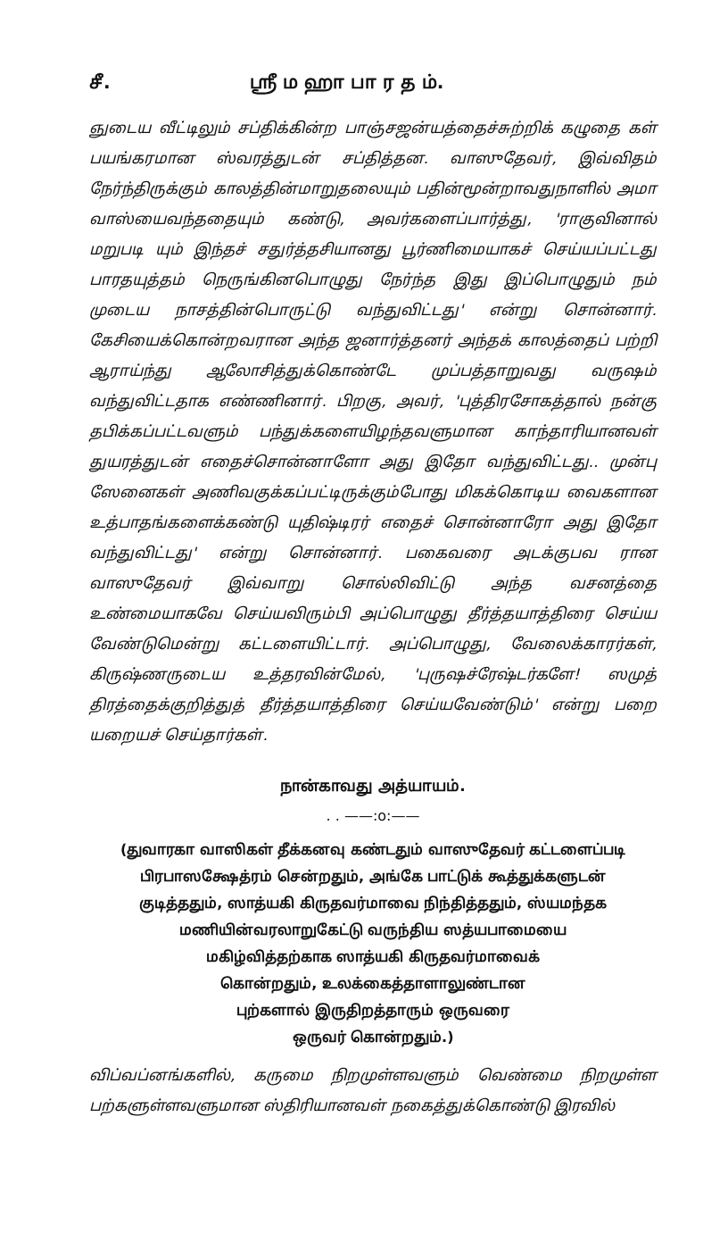சீ. ஸ்ரீ ம ஹா பா ர த ம்.
ஞுடைய வீட்டிலும் சப்திக்கின்ற பாஞ்சஜன்யத்தைச்சுற்றிக் கழுதை கள் பயங்கரமான ஸ்வரத்துடன் சப்தித்தன. வாஸுதேவர், இவ்விதம் நேர்ந்திருக்கும் காலத்தின்மாறுதலையும் பதின்மூன்றாவதுநாளில் அமா வாஸ்யைவந்ததையும் கண்டு, அவர்களைப்பார்த்து, 'ராகுவினால் மறுபடி யும் இந்தச் சதுர்த்தசியானது பூர்ணிமையாகச் செய்யப்பட்டது பாரதயுத்தம் நெருங்கினபொழுது நேர்ந்த இது இப்பொழுதும் நம் முடைய நாசத்தின்பொருட்டு வந்துவிட்டது' என்று சொன்னார். கேசியைக்கொன்றவரான அந்த ஜனார்த்தனர் அந்தக் காலத்தைப் பற்றி ஆராய்ந்து ஆலோசித்துக்கொண்டே முப்பத்தாறுவது வருஷம் வந்துவிட்டதாக எண்ணினார். பிறகு, அவர், 'புத்திரசோகத்தால் நன்கு தபிக்கப்பட்டவளும் பந்துக்களையிழந்தவளுமான காந்தாரியானவள் துயரத்துடன் எதைச்சொன்னாளோ அது இதோ வந்துவிட்டது.. முன்பு ஸேனைகள் அணிவகுக்கப்பட்டிருக்கும்போது மிகக்கொடிய வைகளான உத்பாதங்களைக்கண்டு யுதிஷ்டிரர் எதைச் சொன்னாரோ அது இதோ வந்துவிட்டது' என்று சொன்னார். பகைவரை அடக்குபவ ரான வாஸுதேவர் இவ்வாறு சொல்லிவிட்டு அந்த வசனத்தை உண்மையாகவே செய்யவிரும்பி அப்பொழுது தீர்த்தயாத்திரை செய்ய வேண்டுமென்று கட்டளையிட்டார். அப்பொழுது, வேலைக்காரர்கள், கிருஷ்ணருடைய உத்தரவின்மேல், 'புருஷச்ரேஷ்டர்களே! ஸமுத் திரத்தைக்குறித்துத் தீர்த்தயாத்திரை செய்யவேண்டும்' என்று பறை யறையச் செய்தார்கள்.
நான்காவது அத்யாயம்.
. . ——:o:——
(துவாரகா வாஸிகள் தீக்கனவு கண்டதும் வாஸுதேவர் கட்டளைப்படி
பிரபாஸக்ஷேத்ரம் சென்றதும், அங்கே பாட்டுக் கூத்துக்களுடன்
குடித்ததும், ஸாத்யகி கிருதவர்மாவை நிந்தித்ததும், ஸ்யமந்தக
மணியின்வரலாறுகேட்டு வருந்திய ஸத்யபாமையை
மகிழ்வித்தற்காக ஸாத்யகி கிருதவர்மாவைக்
கொன்றதும், உலக்கைத்தாளாலுண்டான
புற்களால் இருதிறத்தாரும் ஒருவரை
ஒருவர் கொன்றதும்.)
விப்வப்னங்களில், கருமை நிறமுள்ளவளும் வெண்மை நிறமுள்ள பற்களுள்ளவளுமான ஸ்திரியானவள் நகைத்துக்கொண்டு இரவில்